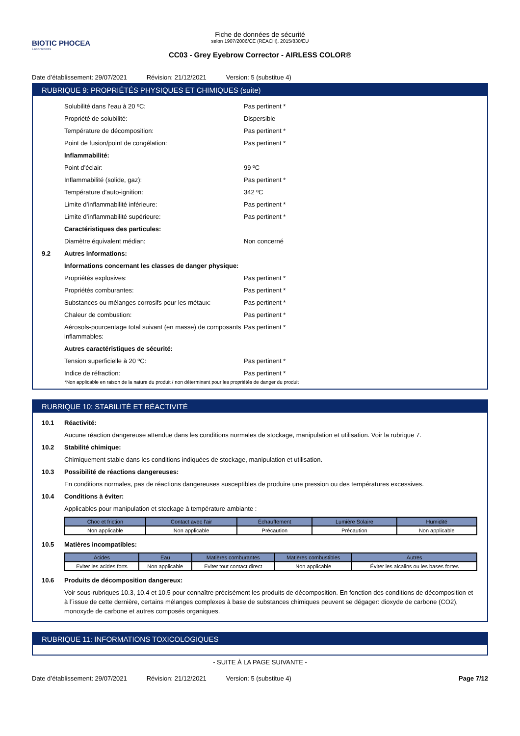BIOTIC PHOCEA
Laboratoires
Fiche de données de sécurité
selon 1907/2006/CE (REACH), 2015/830/EU
CC03 - Grey Eyebrow Corrector - AIRLESS COLOR®
Date d’établissement: 29/07/2021 Révision: 21/12/2021 Version: 5 (substitue 4)
RUBRIQUE 9: PROPRIÉTÉS PHYSIQUES ET CHIMIQUES (suite)
Solubilité dans l’eau à 20 ºC: Pas pertinent *
Propriété de solubilité: Dispersible
Température de décomposition: Pas pertinent *
Point de fusion/point de congélation: Pas pertinent *
Inflammabilité:
Point d’éclair: 99 ºC
Inflammabilité (solide, gaz): Pas pertinent *
Température d'auto-ignition: 342 ºC
Limite d’inflammabilité inférieure: Pas pertinent *
Limite d’inflammabilité supérieure: Pas pertinent *
Caractéristiques des particules:
Diamètre équivalent médian: Non concerné
9.2 Autres informations:
Informations concernant les classes de danger physique:
Propriétés explosives: Pas pertinent *
Propriétés comburantes: Pas pertinent *
Substances ou mélanges corrosifs pour les métaux: Pas pertinent *
Chaleur de combustion: Pas pertinent *
Aérosols-pourcentage total suivant (en masse) de composants inflammables: Pas pertinent *
Autres caractéristiques de sécurité:
Tension superficielle à 20 ºC: Pas pertinent *
Indice de réfraction: Pas pertinent *
*Non applicable en raison de la nature du produit / non déterminant pour les propriétés de danger du produit
RUBRIQUE 10: STABILITÉ ET RÉACTIVITÉ
10.1 Réactivité:
Aucune réaction dangereuse attendue dans les conditions normales de stockage, manipulation et utilisation. Voir la rubrique 7.
10.2 Stabilité chimique:
Chimiquement stable dans les conditions indiquées de stockage, manipulation et utilisation.
10.3 Possibilité de réactions dangereuses:
En conditions normales, pas de réactions dangereuses susceptibles de produire une pression ou des températures excessives.
10.4 Conditions à éviter:
Applicables pour manipulation et stockage à température ambiante :
| Choc et friction | Contact avec l'air | Échauffement | Lumière Solaire | Humidité |
| --- | --- | --- | --- | --- |
| Non applicable | Non applicable | Précaution | Précaution | Non applicable |
10.5 Matières incompatibles:
| Acides | Eau | Matières comburantes | Matières combustibles | Autres |
| --- | --- | --- | --- | --- |
| Eviter les acides forts | Non applicable | Eviter tout contact direct | Non applicable | Éviter les alcalins ou les bases fortes |
10.6 Produits de décomposition dangereux:
Voir sous-rubriques 10.3, 10.4 et 10.5 pour connaître précisément les produits de décomposition. En fonction des conditions de décomposition et à l´issue de cette dernière, certains mélanges complexes à base de substances chimiques peuvent se dégager: dioxyde de carbone (CO2), monoxyde de carbone et autres composés organiques.
RUBRIQUE 11: INFORMATIONS TOXICOLOGIQUES
- SUITE À LA PAGE SUIVANTE -
Date d’établissement: 29/07/2021 Révision: 21/12/2021 Version: 5 (substitue 4) Page 7/12